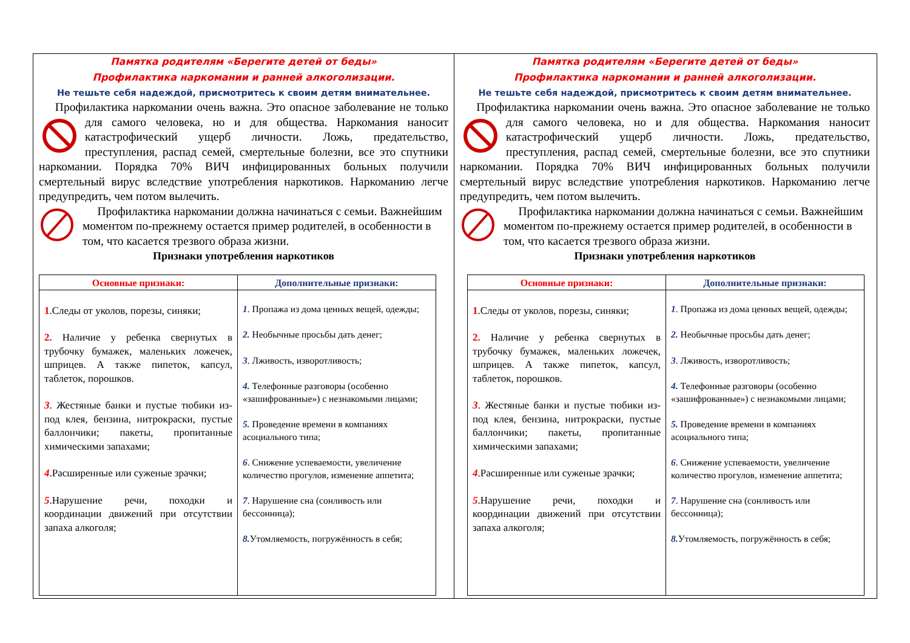Памятка родителям «Берегите детей от беды»
Профилактика наркомании и ранней алкоголизации.
Не тешьте себя надеждой, присмотритесь к своим детям внимательнее.
Профилактика наркомании очень важна. Это опасное заболевание не только для самого человека, но и для общества. Наркомания наносит катастрофический ущерб личности. Ложь, предательство, преступления, распад семей, смертельные болезни, все это спутники наркомании. Порядка 70% ВИЧ инфицированных больных получили смертельный вирус вследствие употребления наркотиков. Наркоманию легче предупредить, чем потом вылечить.
Профилактика наркомании должна начинаться с семьи. Важнейшим моментом по-прежнему остается пример родителей, в особенности в том, что касается трезвого образа жизни.
Признаки употребления наркотиков
| Основные признаки: | Дополнительные признаки: |
| --- | --- |
| 1 .Следы от уколов, порезы, синяки; 2. Наличие у ребенка свернутых в трубочку бумажек, маленьких ложечек, шприцев. А также пипеток, капсул, таблеток, порошков. 3 . Жестяные банки и пустые тюбики из-под клея, бензина, нитрокраски, пустые баллончики; пакеты, пропитанные химическими запахами; 4 .Расширенные или суженые зрачки; 5 .Нарушение речи, походки и координации движений при отсутствии запаха алкоголя; | 1 . Пропажа из дома ценных вещей, одежды; 2. Необычные просьбы дать денег; 3 . Лживость, изворотливость; 4. Телефонные разговоры (особенно «зашифрованные») с незнакомыми лицами; 5. Проведение времени в компаниях асоциального типа; 6 . Снижение успеваемости, увеличение количество прогулов, изменение аппетита; 7 . Нарушение сна (сонливость или бессонница); 8. Утомляемость, погружённость в себя; |
Памятка родителям «Берегите детей от беды»
Профилактика наркомании и ранней алкоголизации.
Не тешьте себя надеждой, присмотритесь к своим детям внимательнее.
Профилактика наркомании очень важна. Это опасное заболевание не только для самого человека, но и для общества. Наркомания наносит катастрофический ущерб личности. Ложь, предательство, преступления, распад семей, смертельные болезни, все это спутники наркомании. Порядка 70% ВИЧ инфицированных больных получили смертельный вирус вследствие употребления наркотиков. Наркоманию легче предупредить, чем потом вылечить.
Профилактика наркомании должна начинаться с семьи. Важнейшим моментом по-прежнему остается пример родителей, в особенности в том, что касается трезвого образа жизни.
Признаки употребления наркотиков
| Основные признаки: | Дополнительные признаки: |
| --- | --- |
| 1 .Следы от уколов, порезы, синяки; 2. Наличие у ребенка свернутых в трубочку бумажек, маленьких ложечек, шприцев. А также пипеток, капсул, таблеток, порошков. 3 . Жестяные банки и пустые тюбики из-под клея, бензина, нитрокраски, пустые баллончики; пакеты, пропитанные химическими запахами; 4 .Расширенные или суженые зрачки; 5 .Нарушение речи, походки и координации движений при отсутствии запаха алкоголя; | 1 . Пропажа из дома ценных вещей, одежды; 2. Необычные просьбы дать денег; 3 . Лживость, изворотливость; 4. Телефонные разговоры (особенно «зашифрованные») с незнакомыми лицами; 5. Проведение времени в компаниях асоциального типа; 6 . Снижение успеваемости, увеличение количество прогулов, изменение аппетита; 7 . Нарушение сна (сонливость или бессонница); 8. Утомляемость, погружённость в себя; |